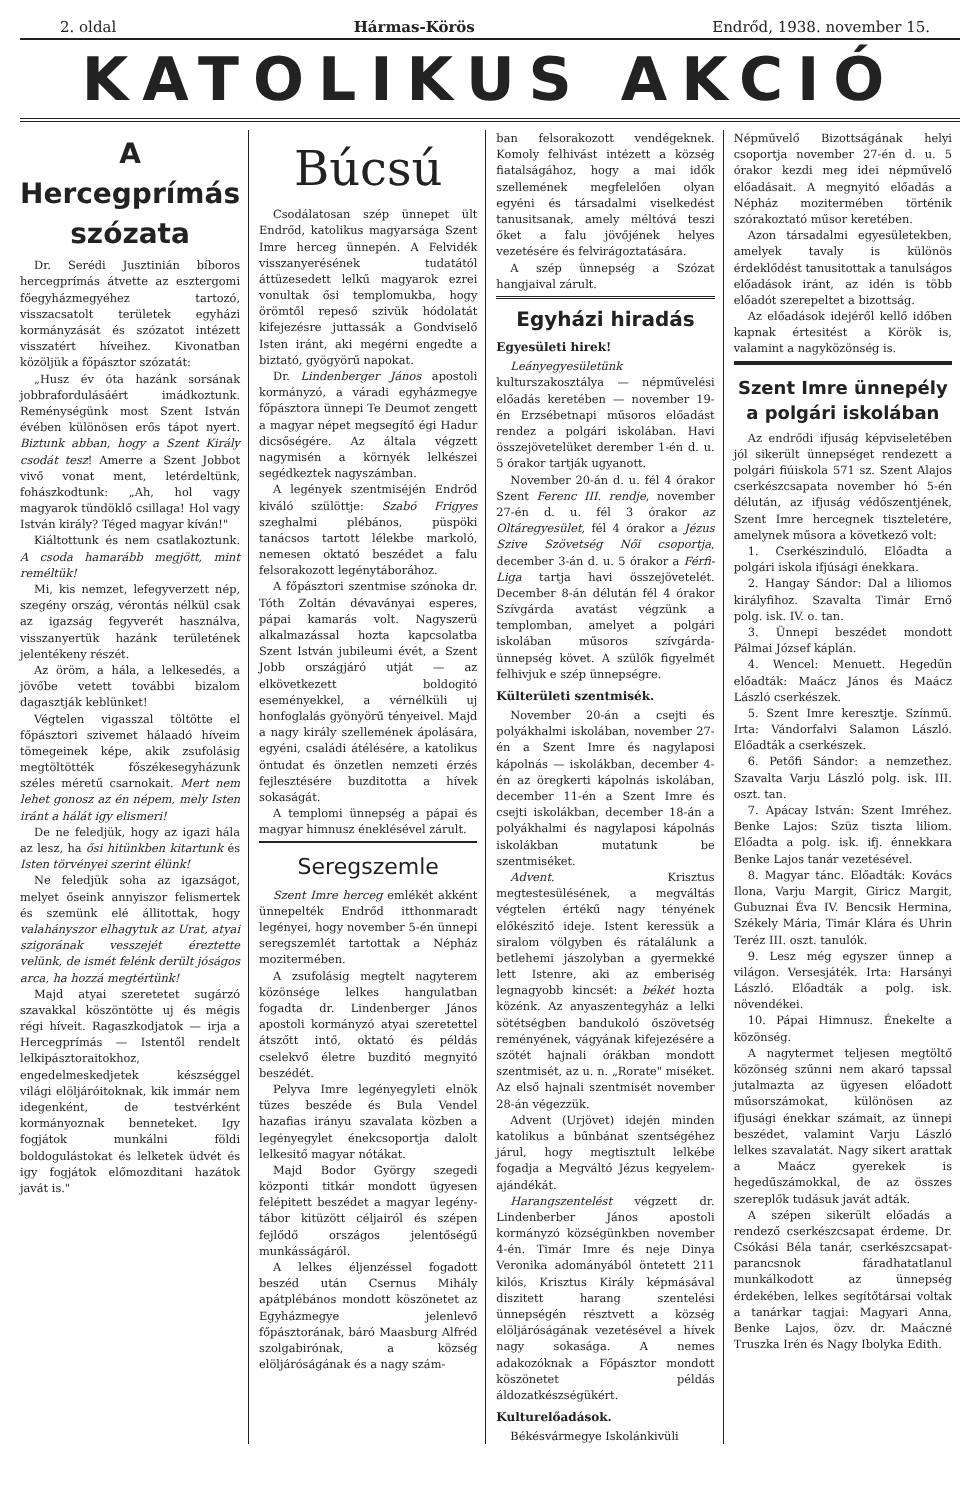2. oldal Hármas-Körös Endrőd, 1938. november 15.
KATOLIKUS AKCIÓ
A Hercegprímás szózata
Dr. Serédi Jusztinián bíboros hercegprímás átvette az esztergomi főegyházmegyéhez tartozó, visszacsatolt területek egyházi kormányzását és szózatot intézett visszatért híveihez. Kivonatban közöljük a főpásztor szózatát:
„Husz év óta hazánk sorsának jobbrafordulásáért imádkoztunk. Reménységünk most Szent István évében különösen erős tápot nyert. Biztunk abban, hogy a Szent Király csodát tesz! Amerre a Szent Jobbot vivő vonat ment, letérdeltünk, fohászkodtunk: „Ah, hol vagy magyarok tündöklő csillaga! Hol vagy István király? Téged magyar kíván!"
Kiáltottunk és nem csatlakoztunk. A csoda hamarább megjött, mint reméltük!
Mi, kis nemzet, lefegyverzett nép, szegény ország, vérontás nélkül csak az igazság fegyverét használva, visszanyertük hazánk területének jelentékeny részét.
Az öröm, a hála, a lelkesedés, a jövőbe vetett további bizalom dagasztják keblünket!
Végtelen vigasszal töltötte el főpásztori szivemet hálaadó híveim tömegeinek képe, akik zsufolásig megtöltötték főszékesegyházunk széles méretű csarnokait. Mert nem lehet gonosz az én népem, mely Isten iránt a hálát igy elismeri!
De ne feledjük, hogy az igazi hála az lesz, ha ősi hitünkben kitartunk és Isten törvényei szerint élünk!
Ne feledjük soha az igazságot, melyet őseink annyiszor felismertek és szemünk elé állitottak, hogy valahányszor elhagytuk az Urat, atyai szigorának vesszejét éreztette velünk, de ismét felénk derült jóságos arca, ha hozzá megtértünk!
Majd atyai szeretetet sugárzó szavakkal köszöntötte uj és mégis régi híveit. Ragaszkodjatok — irja a Hercegprímás — Istentől rendelt lelkipásztoraitokhoz, engedelmeskedjetek készséggel világi elöljáróitoknak, kik immár nem idegenként, de testvérként kormányoznak benneteket. Igy fogjátok munkálni földi boldogulástokat és lelketek üdvét és igy fogjátok előmozditani hazátok javát is."
Búcsú
Csodálatosan szép ünnepet ült Endrőd, katolikus magyarsága Szent Imre herceg ünnepén. A Felvidék visszanyerésének tudatától áttüzesedett lelkű magyarok ezrei vonultak ősi templomukba, hogy örömtől repeső szivük hódolatát kifejezésre juttassák a Gondviselő Isten iránt, aki megérni engedte a biztató, gyögyörű napokat.
Dr. Lindenberger János apostoli kormányzó, a váradi egyházmegye főpásztora ünnepi Te Deumot zengett a magyar népet megsegítő égi Hadur dicsőségére. Az általa végzett nagymisén a környék lelkészei segédkeztek nagyszámban.
A legények szentmiséjén Endrőd kiváló szülöttje: Szabó Frigyes szeghalmi plébános, püspöki tanácsos tartott lélekbe markoló, nemesen oktató beszédet a falu felsorakozott legénytáborához.
A főpásztori szentmise szónoka dr. Tóth Zoltán dévaványai esperes, pápai kamarás volt. Nagyszerü alkalmazással hozta kapcsolatba Szent István jubileumi évét, a Szent Jobb országjáró utját — az elkövetkezett boldogitó eseményekkel, a vérnélküli uj honfoglalás gyönyörű tényeivel. Majd a nagy király szellemének ápolására, egyéni, családi átélésére, a katolikus öntudat és önzetlen nemzeti érzés fejlesztésére buzditotta a hívek sokaságát.
A templomi ünnepség a pápai és magyar himnusz éneklésével zárult.
Seregszemle
Szent Imre herceg emlékét akként ünnepelték Endrőd itthonmaradt legényei, hogy november 5-én ünnepi seregszemlét tartottak a Népház mozitermében.
A zsufolásig megtelt nagyterem közönsége lelkes hangulatban fogadta dr. Lindenberger János apostoli kormányzó atyai szeretettel átszőtt intő, oktató és példás cselekvő életre buzditó megnyitó beszédét.
Pelyva Imre legényegyleti elnök tüzes beszéde és Bula Vendel hazafias irányu szavalata közben a legényegylet énekcsoportja dalolt lelkesitő magyar nótákat.
Majd Bodor György szegedi központi titkár mondott ügyesen felépitett beszédet a magyar legény-tábor kitüzött céljairól és szépen fejlődő országos jelentőségű munkásságáról.
A lelkes éljenzéssel fogadott beszéd után Csernus Mihály apátplébános mondott köszönetet az Egyházmegye jelenlevő főpásztorának, báró Maasburg Alfréd szolgabirónak, a község elöljáróságának és a nagy szám-
ban felsorakozott vendégeknek. Komoly felhivást intézett a község fiatalságához, hogy a mai idők szellemének megfelelően olyan egyéni és társadalmi viselkedést tanusitsanak, amely méltóvá teszi őket a falu jövőjének helyes vezetésére és felvirágoztatására.
A szép ünnepség a Szózat hangjaival zárult.
Egyházi hiradás
Egyesületi hirek!
Leányegyesületünk kulturszakosztálya — népművelési előadás keretében — november 19-én Erzsébetnapi műsoros előadást rendez a polgári iskolában. Havi összejövetelüket derember 1-én d. u. 5 órakor tartják ugyanott.
November 20-án d. u. fél 4 órakor Szent Ferenc III. rendje, november 27-én d. u. fél 3 órakor az Oltáregyesület, fél 4 órakor a Jézus Szive Szövetség Női csoportja, december 3-án d. u. 5 órakor a Férfi-Liga tartja havi összejövetelét. December 8-án délután fél 4 órakor Szívgárda avatást végzünk a templomban, amelyet a polgári iskolában műsoros szívgárda-ünnepség követ. A szülők figyelmét felhivjuk e szép ünnepségre.
Külterületi szentmisék.
November 20-án a csejti és polyákhalmi iskolában, november 27-én a Szent Imre és nagylaposi kápolnás — iskolákban, december 4-én az öregkerti kápolnás iskolában, december 11-én a Szent Imre és csejti iskolákban, december 18-án a polyákhalmi és nagylaposi kápolnás iskolákban mutatunk be szentmiséket.
Advent. Krisztus megtestesülésének, a megváltás végtelen értékű nagy tényének előkészitő ideje. Istent keressük a siralom völgyben és rátalálunk a betlehemi jászolyban a gyermekké lett Istenre, aki az emberiség legnagyobb kincsét: a békét hozta közénk. Az anyaszentegyház a lelki sötétségben bandukoló őszövetség reményének, vágyának kifejezésére a szötét hajnali órákban mondott szentmisét, az u. n. „Rorate" miséket. Az első hajnali szentmisét november 28-án végezzük.
Advent (Urjövet) idején minden katolikus a bűnbánat szentségéhez járul, hogy megtisztult lelkébe fogadja a Megváltó Jézus kegyelem-ajándékát.
Harangszentelést végzett dr. Lindenberber János apostoli kormányzó községünkben november 4-én. Timár Imre és neje Dinya Veronika adományából öntetett 211 kilós, Krisztus Király képmásával diszitett harang szentelési ünnepségén résztvett a község elöljáróságának vezetésével a hívek nagy sokasága. A nemes adakozóknak a Főpásztor mondott köszönetet példás áldozatkészségükért.
Kulturelőadások.
Békésvármegye Iskolánkivüli
Népművelő Bizottságának helyi csoportja november 27-én d. u. 5 órakor kezdi meg idei népművelő előadásait. A megnyitó előadás a Népház mozitermében történik szórakoztató műsor keretében.
Azon társadalmi egyesületekben, amelyek tavaly is különös érdeklődést tanusitottak a tanulságos előadások iránt, az idén is több előadót szerepeltet a bizottság.
Az előadások idejéről kellő időben kapnak értesitést a Körök is, valamint a nagyközönség is.
Szent Imre ünnepély a polgári iskolában
Az endrődi ifjuság képviseletében jól sikerült ünnepséget rendezett a polgári fiúiskola 571 sz. Szent Alajos cserkészcsapata november hó 5-én délután, az ifjuság védőszentjének, Szent Imre hercegnek tiszteletére, amelynek műsora a következő volt:
1. Cserkészinduló. Előadta a polgári iskola ifjúsági énekkara.
2. Hangay Sándor: Dal a liliomos királyfihoz. Szavalta Timár Ernő polg. isk. IV. o. tan.
3. Ünnepi beszédet mondott Pálmai József káplán.
4. Wencel: Menuett. Hegedűn előadták: Maácz János és Maácz László cserkészek.
5. Szent Imre keresztje. Színmű. Irta: Vándorfalvi Salamon László. Előadták a cserkészek.
6. Petőfi Sándor: a nemzethez. Szavalta Varju László polg. isk. III. oszt. tan.
7. Apácay István: Szent Imréhez. Benke Lajos: Szüz tiszta liliom. Előadta a polg. isk. ifj. énnekkara Benke Lajos tanár vezetésével.
8. Magyar tánc. Előadták: Kovács Ilona, Varju Margit, Giricz Margit, Gubuznai Éva IV. Bencsik Hermina, Székely Mária, Timár Klára és Uhrin Teréz III. oszt. tanulók.
9. Lesz még egyszer ünnep a világon. Versesjáték. Irta: Harsányi László. Előadták a polg. isk. növendékei.
10. Pápai Himnusz. Énekelte a közönség.
A nagytermet teljesen megtöltő közönség szűnni nem akaró tapssal jutalmazta az ügyesen előadott műsorszámokat, különösen az ifjusági énekkar számait, az ünnepi beszédet, valamint Varju László lelkes szavalatát. Nagy sikert arattak a Maácz gyerekek is hegedűszámokkal, de az összes szereplők tudásuk javát adták.
A szépen sikerült előadás a rendező cserkészcsapat érdeme. Dr. Csókási Béla tanár, cserkészcsapat-parancsnok fáradhatatlanul munkálkodott az ünnepség érdekében, lelkes segítőtársai voltak a tanárkar tagjai: Magyari Anna, Benke Lajos, özv. dr. Maáczné Truszka Irén és Nagy Ibolyka Edith.